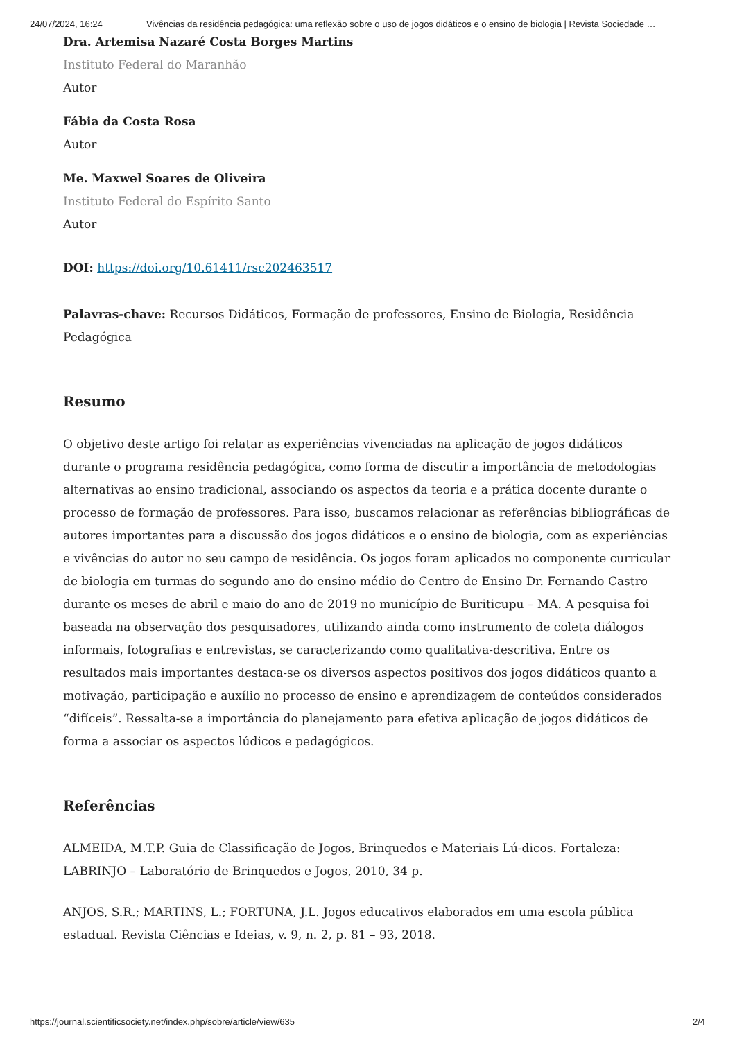24/07/2024, 16:24 Vivências da residência pedagógica: uma reflexão sobre o uso de jogos didáticos e o ensino de biologia | Revista Sociedade …
Dra. Artemisa Nazaré Costa Borges Martins
Instituto Federal do Maranhão
Autor
Fábia da Costa Rosa
Autor
Me. Maxwel Soares de Oliveira
Instituto Federal do Espírito Santo
Autor
DOI: https://doi.org/10.61411/rsc202463517
Palavras-chave: Recursos Didáticos, Formação de professores, Ensino de Biologia, Residência Pedagógica
Resumo
O objetivo deste artigo foi relatar as experiências vivenciadas na aplicação de jogos didáticos durante o programa residência pedagógica, como forma de discutir a importância de metodologias alternativas ao ensino tradicional, associando os aspectos da teoria e a prática docente durante o processo de formação de professores. Para isso, buscamos relacionar as referências bibliográficas de autores importantes para a discussão dos jogos didáticos e o ensino de biologia, com as experiências e vivências do autor no seu campo de residência. Os jogos foram aplicados no componente curricular de biologia em turmas do segundo ano do ensino médio do Centro de Ensino Dr. Fernando Castro durante os meses de abril e maio do ano de 2019 no município de Buriticupu – MA. A pesquisa foi baseada na observação dos pesquisadores, utilizando ainda como instrumento de coleta diálogos informais, fotografias e entrevistas, se caracterizando como qualitativa-descritiva. Entre os resultados mais importantes destaca-se os diversos aspectos positivos dos jogos didáticos quanto a motivação, participação e auxílio no processo de ensino e aprendizagem de conteúdos considerados “difíceis”. Ressalta-se a importância do planejamento para efetiva aplicação de jogos didáticos de forma a associar os aspectos lúdicos e pedagógicos.
Referências
ALMEIDA, M.T.P. Guia de Classificação de Jogos, Brinquedos e Materiais Lú-dicos. Fortaleza: LABRINJO – Laboratório de Brinquedos e Jogos, 2010, 34 p.
ANJOS, S.R.; MARTINS, L.; FORTUNA, J.L. Jogos educativos elaborados em uma escola pública estadual. Revista Ciências e Ideias, v. 9, n. 2, p. 81 – 93, 2018.
https://journal.scientificsociety.net/index.php/sobre/article/view/635 2/4